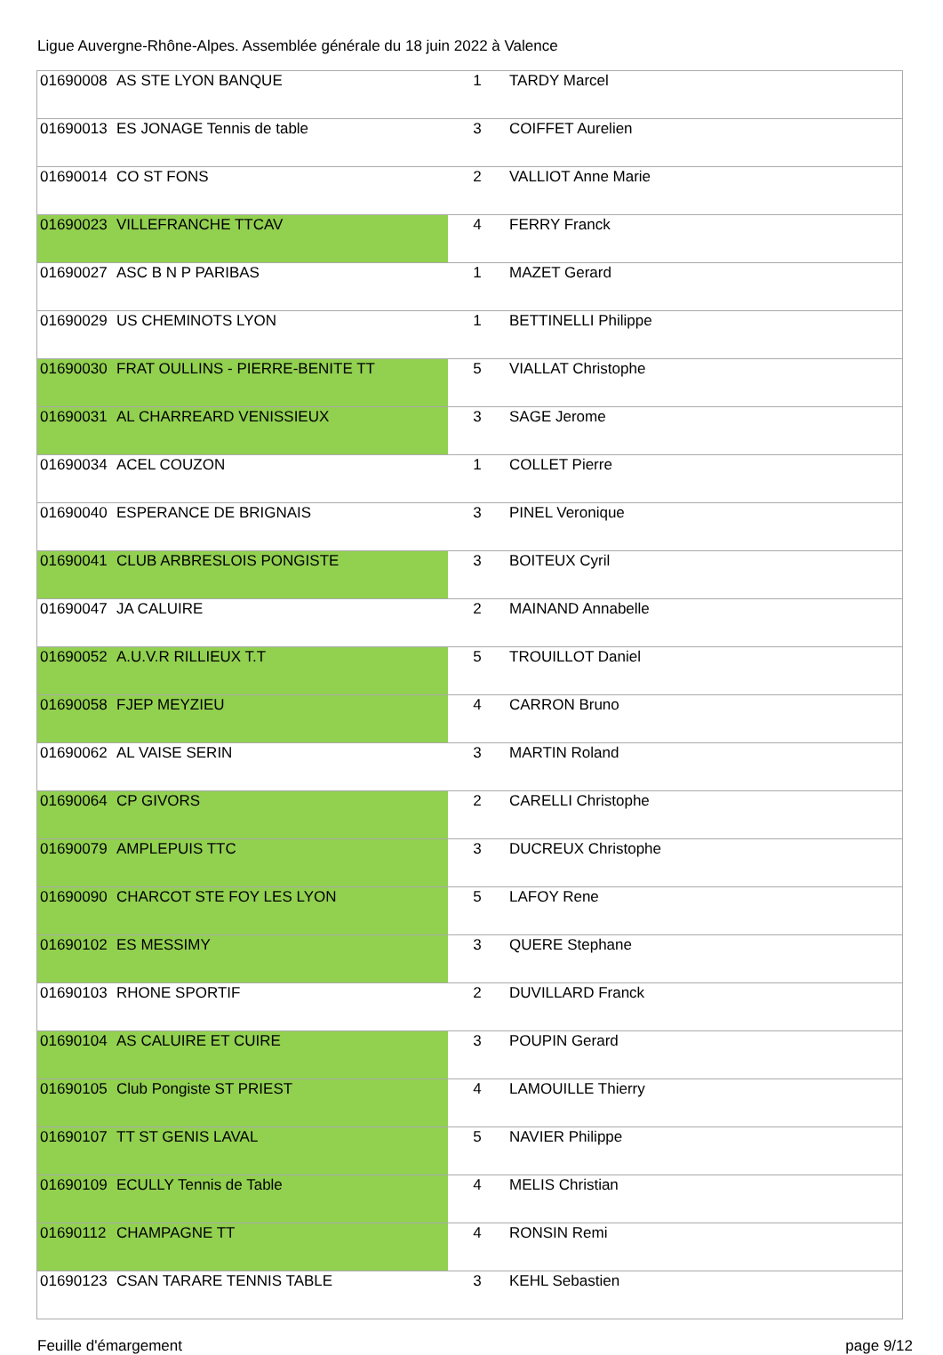Ligue Auvergne-Rhône-Alpes. Assemblée générale du 18 juin 2022 à Valence
| 01690008 | AS STE LYON BANQUE | 1 | TARDY Marcel |
| 01690013 | ES JONAGE Tennis de table | 3 | COIFFET Aurelien |
| 01690014 | CO ST FONS | 2 | VALLIOT Anne Marie |
| 01690023 | VILLEFRANCHE TTCAV | 4 | FERRY Franck |
| 01690027 | ASC B N P PARIBAS | 1 | MAZET Gerard |
| 01690029 | US CHEMINOTS LYON | 1 | BETTINELLI Philippe |
| 01690030 | FRAT OULLINS - PIERRE-BENITE TT | 5 | VIALLAT Christophe |
| 01690031 | AL CHARREARD VENISSIEUX | 3 | SAGE Jerome |
| 01690034 | ACEL COUZON | 1 | COLLET Pierre |
| 01690040 | ESPERANCE DE BRIGNAIS | 3 | PINEL Veronique |
| 01690041 | CLUB ARBRESLOIS PONGISTE | 3 | BOITEUX Cyril |
| 01690047 | JA CALUIRE | 2 | MAINAND Annabelle |
| 01690052 | A.U.V.R RILLIEUX T.T | 5 | TROUILLOT Daniel |
| 01690058 | FJEP MEYZIEU | 4 | CARRON Bruno |
| 01690062 | AL VAISE SERIN | 3 | MARTIN Roland |
| 01690064 | CP GIVORS | 2 | CARELLI Christophe |
| 01690079 | AMPLEPUIS TTC | 3 | DUCREUX Christophe |
| 01690090 | CHARCOT STE FOY LES LYON | 5 | LAFOY Rene |
| 01690102 | ES MESSIMY | 3 | QUERE Stephane |
| 01690103 | RHONE SPORTIF | 2 | DUVILLARD Franck |
| 01690104 | AS CALUIRE ET CUIRE | 3 | POUPIN Gerard |
| 01690105 | Club Pongiste ST PRIEST | 4 | LAMOUILLE Thierry |
| 01690107 | TT ST GENIS LAVAL | 5 | NAVIER Philippe |
| 01690109 | ECULLY Tennis de Table | 4 | MELIS Christian |
| 01690112 | CHAMPAGNE TT | 4 | RONSIN Remi |
| 01690123 | CSAN TARARE TENNIS TABLE | 3 | KEHL Sebastien |
Feuille d'émargement page 9/12